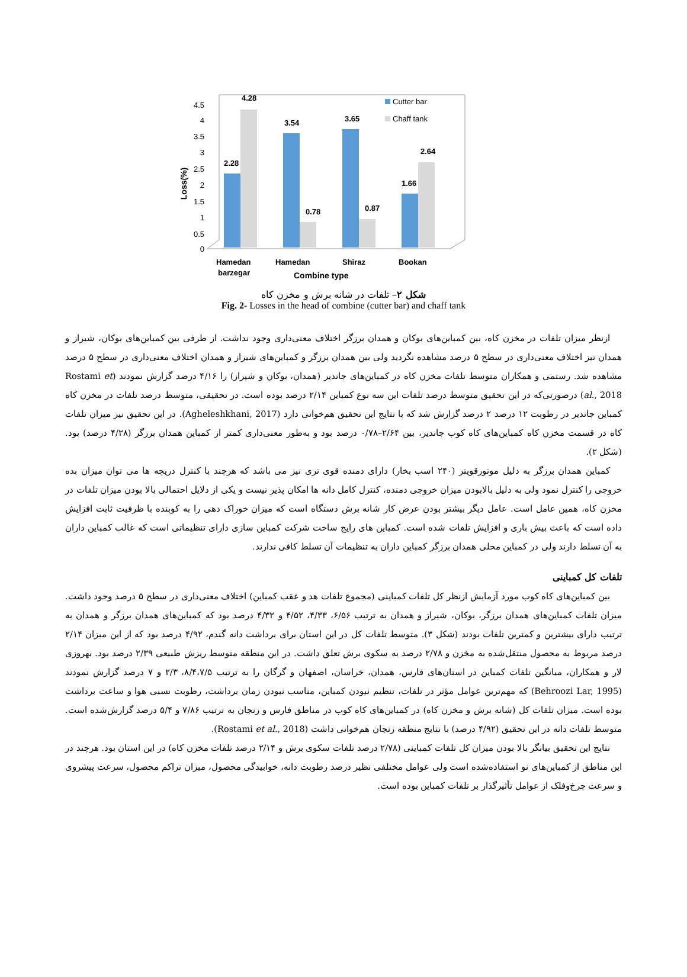Loss(%)
0
0.5
1
1.5
2
2.5
3
3.5
4
4.5
2.28
4.28
3.54
0.78
3.65
0.87
1.66
2.64
Hamedan
barzegar
Hamedan
Shiraz
Bookan
Combine type
Cutter bar
Chaff tank
شکل ۲– تلفات در شانه برش و مخزن کاه
Fig. 2- Losses in the head of combine (cutter bar) and chaff tank
ازنظر میزان تلفات در مخزن کاه، بین کمباین‌های بوکان و همدان برزگر اختلاف معنی‌داری وجود نداشت. از طرفی بین کمباین‌های بوکان، شیراز و همدان نیز اختلاف معنی‌داری در سطح ۵ درصد مشاهده نگردید ولی بین همدان برزگر و کمباین‌های شیراز و همدان اختلاف معنی‌داری در سطح ۵ درصد مشاهده شد. رستمی و همکاران متوسط تلفات مخزن کاه در کمباین‌های جاندیر (همدان، بوکان و شیراز) را ۴/۱۶ درصد گزارش نمودند (Rostami et al., 2018) درصورتی‌که در این تحقیق متوسط درصد تلفات این سه نوع کمباین ۲/۱۴ درصد بوده است. در تحقیقی، متوسط درصد تلفات در مخزن کاه کمباین جاندیر در رطوبت ۱۲ درصد ۲ درصد گزارش شد که با نتایج این تحقیق هم‌خوانی دارد (Agheleshkhani, 2017). در این تحقیق نیز میزان تلفات کاه در قسمت مخزن کاه کمباین‌های کاه کوب جاندیر، بین ۲/۶۴–۰/۷۸ درصد بود و به‌طور معنی‌داری کمتر از کمباین همدان برزگر (۴/۲۸ درصد) بود. (شکل ۲).
کمباین همدان برزگر به دلیل موتورقویتر (۲۴۰ اسب بخار) دارای دمنده قوی تری نیز می باشد که هرچند با کنترل دریچه ها می توان میزان بده خروجی را کنترل نمود ولی به دلیل بالابودن میزان خروجی دمنده، کنترل کامل دانه ها امکان پذیر نیست و یکی از دلایل احتمالی بالا بودن میزان تلفات در مخزن کاه، همین عامل است. عامل دیگر بیشتر بودن عرض کار شانه برش دستگاه است که میزان خوراک دهی را به کوبنده با ظرفیت ثابت افزایش داده است که باعث بیش باری و افزایش تلفات شده است. کمباین های رایج ساخت شرکت کمباین سازی دارای تنظیماتی است که غالب کمباین داران به آن تسلط دارند ولی در کمباین محلی همدان برزگر کمباین داران به تنظیمات آن تسلط کافی ندارند.
تلفات کل کمباینی
بین کمباین‌های کاه کوب مورد آزمایش ازنظر کل تلفات کمباینی (مجموع تلفات هد و عقب کمباین) اختلاف معنی‌داری در سطح ۵ درصد وجود داشت. میزان تلفات کمباین‌های همدان برزگر، بوکان، شیراز و همدان به ترتیب ۶/۵۶، ۴/۳۳، ۴/۵۲ و ۴/۳۲ درصد بود که کمباین‌های همدان برزگر و همدان به ترتیب دارای بیشترین و کمترین تلفات بودند (شکل ۳). متوسط تلفات کل در این استان برای برداشت دانه گندم، ۴/۹۲ درصد بود که از این میزان ۲/۱۴ درصد مربوط به محصول منتقل‌شده به مخزن و ۲/۷۸ درصد به سکوی برش تعلق داشت. در این منطقه متوسط ریزش طبیعی ۲/۳۹ درصد بود. بهروزی لار و همکاران، میانگین تلفات کمباین در استان‌های فارس، همدان، خراسان، اصفهان و گرگان را به ترتیب ۸/۴،۷/۵، ۲/۳ و ۷ درصد گزارش نمودند (Behroozi Lar, 1995) که مهم‌ترین عوامل مؤثر در تلفات، تنظیم نبودن کمباین، مناسب نبودن زمان برداشت، رطوبت نسبی هوا و ساعت برداشت بوده است. میزان تلفات کل (شانه برش و مخزن کاه) در کمباین‌های کاه کوب در مناطق فارس و زنجان به ترتیب ۷/۸۶ و ۵/۴ درصد گزارش‌شده است. متوسط تلفات دانه در این تحقیق (۴/۹۲ درصد) با نتایج منطقه زنجان هم‌خوانی داشت (Rostami et al., 2018).
نتایج این تحقیق بیانگر بالا بودن میزان کل تلفات کمباینی (۲/۷۸ درصد تلفات سکوی برش و ۲/۱۴ درصد تلفات مخزن کاه) در این استان بود. هرچند در این مناطق از کمباین‌های نو استفاده‌شده است ولی عوامل مختلفی نظیر درصد رطوبت دانه، خوابیدگی محصول، میزان تراکم محصول، سرعت پیشروی و سرعت چرخ‌وفلک از عوامل تأثیرگذار بر تلفات کمباین بوده است.